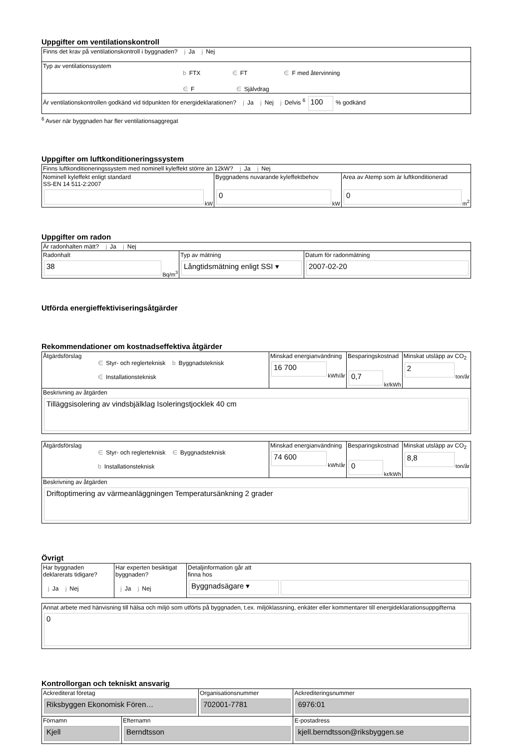Uppgifter om ventilationskontroll
| Finns det krav på ventilationskontroll i byggnaden? j Ja j Nej |
| Typ av ventilationssystem b FTX ∈ FT ∈ F med återvinning ∈ F ∈ Självdrag |
| Är ventilationskontrollen godkänd vid tidpunkten för energideklarationen? j Ja j Nej j Delvis <sup>6</sup> 100 % godkänd |
<sup>6</sup> Avser när byggnaden har fler ventilationsaggregat
Uppgifter om luftkonditioneringssystem
| Finns luftkonditioneringssystem med nominell kyleffekt större än 12kW? j Ja j Nej | | |
| Nominell kyleffekt enligt standard SS-EN 14 511-2:2007 kW | Byggnadens nuvarande kyleffektbehov 0 kW | Area av Atemp som är luftkonditionerad 0 m<sup>2</sup> |
Uppgifter om radon
| Är radonhalten mätt? j Ja j Nej | | |
| Radonhalt 38 Bq/m<sup>3</sup> | Typ av mätning Långtidsmätning enligt SSI ▾ | Datum för radonmätning 2007-02-20 |
Utförda energieffektiviseringsåtgärder
Rekommendationer om kostnadseffektiva åtgärder
| Åtgärdsförslag ∈ Styr- och reglerteknisk b Byggnadsteknisk ∈ Installationsteknisk | Minskad energianvändning 16 700 kWh/år | Besparingskostnad 0,7 kr/kWh | Minskat utsläpp av CO<sub>2</sub> 2 ton/år |
| Beskrivning av åtgärden Tilläggsisolering av vindsbjälklag Isoleringstjocklek 40 cm | | | |
| Åtgärdsförslag ∈ Styr- och reglerteknisk ∈ Byggnadsteknisk b Installationsteknisk | Minskad energianvändning 74 600 kWh/år | Besparingskostnad 0 kr/kWh | Minskat utsläpp av CO<sub>2</sub> 8,8 ton/år |
| Beskrivning av åtgärden Driftoptimering av värmeanläggningen Temperatursänkning 2 grader | | | |
Övrigt
| Har byggnaden deklarerats tidigare? j Ja j Nej | Har experten besiktigat byggnaden? j Ja j Nej | Detaljinformation går att finna hos Byggnadsägare ▾ |
| Annat arbete med hänvisning till hälsa och miljö som utförts på byggnaden, t.ex. miljöklassning, enkäter eller kommentarer till energideklarationsuppgifterna 0 |
Kontrollorgan och tekniskt ansvarig
| Ackrediterat företag Riksbyggen Ekonomisk Fören… | | Organisationsnummer 702001-7781 | Ackrediteringsnummer 6976:01 |
| Förnamn Kjell | Efternamn Berndtsson | | E-postadress kjell.berndtsson@riksbyggen.se |